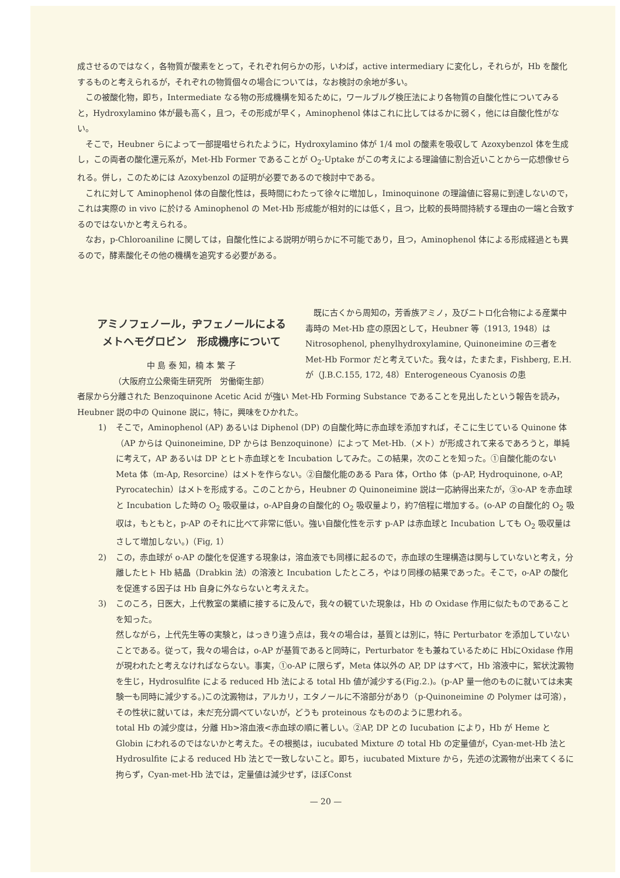成させるのではなく，各物質が酸素をとって，それぞれ何らかの形，いわば，active intermediary に変化し，それらが，Hb を酸化するものと考えられるが，それぞれの物質個々の場合については，なお検討の余地が多い。
この被酸化物，即ち，Intermediate なる物の形成機構を知るために，ワールブルグ検圧法により各物質の自酸化性についてみると，Hydroxylamino 体が最も高く，且つ，その形成が早く，Aminophenol 体はこれに比してはるかに弱く，他には自酸化性がない。
そこで，Heubner らによって一部提唱せられたように，Hydroxylamino 体が 1/4 mol の酸素を吸収して Azoxybenzol 体を生成し，この両者の酸化還元系が，Met-Hb Former であることが O<sub>2</sub>-Uptake がこの考えによる理論値に割合近いことから一応想像せられる。併し，このためには Azoxybenzol の証明が必要であるので検討中である。
これに対して Aminophenol 体の自酸化性は，長時間にわたって徐々に増加し，Iminoquinone の理論値に容易に到達しないので，これは実際の in vivo に於ける Aminophenol の Met-Hb 形成能が相対的には低く，且つ，比較的長時間持続する理由の一端と合致するのではないかと考えられる。
なお，p-Chloroaniline に関しては，自酸化性による説明が明らかに不可能であり，且つ，Aminophenol 体による形成経過とも異るので，酵素酸化その他の機構を追究する必要がある。
アミノフェノール，ヂフェノールによる
メトヘモグロビン　形成機序について
中 島 泰 知，楠 本 繁 子
（大阪府立公衆衛生研究所　労働衛生部）
既に古くから周知の，芳香族アミノ，及びニトロ化合物による産業中毒時の Met-Hb 症の原因として，Heubner 等（1913, 1948）は Nitrosophenol, phenylhydroxylamine, Quinoneimine の三者を Met-Hb Formor だと考えていた。我々は，たまたま，Fishberg, E.H. が（J.B.C.155, 172, 48）Enterogeneous Cyanosis の患
者尿から分離された Benzoquinone Acetic Acid が強い Met-Hb Forming Substance であることを見出したという報告を読み，Heubner 説の中の Quinone 説に，特に，興味をひかれた。
1) そこで，Aminophenol (AP) あるいは Diphenol (DP) の自酸化時に赤血球を添加すれば，そこに生じている Quinone 体（AP からは Quinoneimine, DP からは Benzoquinone）によって Met-Hb.（メト）が形成されて来るであろうと，単純に考えて，AP あるいは DP とヒト赤血球とを Incubation してみた。この結果，次のことを知った。①自酸化能のない Meta 体（m-Ap, Resorcine）はメトを作らない。②自酸化能のある Para 体，Ortho 体（p-AP, Hydroquinone, o-AP, Pyrocatechin）はメトを形成する。このことから，Heubner の Quinoneimine 説は一応納得出来たが，③o-AP を赤血球と Incubation した時の O<sub>2</sub> 吸収量は，o-AP自身の自酸化的 O<sub>2</sub> 吸収量より，約7倍程に増加する。(o-AP の自酸化的 O<sub>2</sub> 吸収は，もともと，p-AP のそれに比べて非常に低い。強い自酸化性を示す p-AP は赤血球と Incubation しても O<sub>2</sub> 吸収量はさして増加しない。)（Fig, 1）
2) この，赤血球が o-AP の酸化を促進する現象は，溶血液でも同様に起るので，赤血球の生理構造は関与していないと考え，分離したヒト Hb 結晶（Drabkin 法）の溶液と Incubation したところ，やはり同様の結果であった。そこで，o-AP の酸化を促進する因子は Hb 自身に外ならないと考ええた。
3) このころ，日医大，上代教室の業績に接するに及んで，我々の観ていた現象は，Hb の Oxidase 作用に似たものであることを知った。
然しながら，上代先生等の実験と，はっきり違う点は，我々の場合は，基質とは別に，特に Perturbator を添加していないことである。従って，我々の場合は，o-AP が基質であると同時に，Perturbator をも兼ねているために HbにOxidase 作用が現われたと考えなければならない。事実，①o-AP に限らず，Meta 体以外の AP, DP はすべて，Hb 溶液中に，絮状沈澱物を生じ，Hydrosulfite による reduced Hb 法による total Hb 値が減少する(Fig.2.)。(p-AP 量一他のものに就いては未実験一も同時に減少する。)この沈澱物は，アルカリ，エタノールに不溶部分があり（p-Quinoneimine の Polymer は可溶），その性状に就いては，未だ充分調べていないが，どうも proteinous なもののように思われる。
total Hb の減少度は，分離 Hb>溶血液<赤血球の順に著しい。②AP, DP との Iucubation により，Hb が Heme と Globin にわれるのではないかと考えた。その根拠は，iucubated Mixture の total Hb の定量値が，Cyan-met-Hb 法と Hydrosulfite による reduced Hb 法とで一致しないこと。即ち，iucubated Mixture から，先述の沈澱物が出来てくるに拘らず，Cyan-met-Hb 法では，定量値は減少せず，ほぼConst
— 20 —